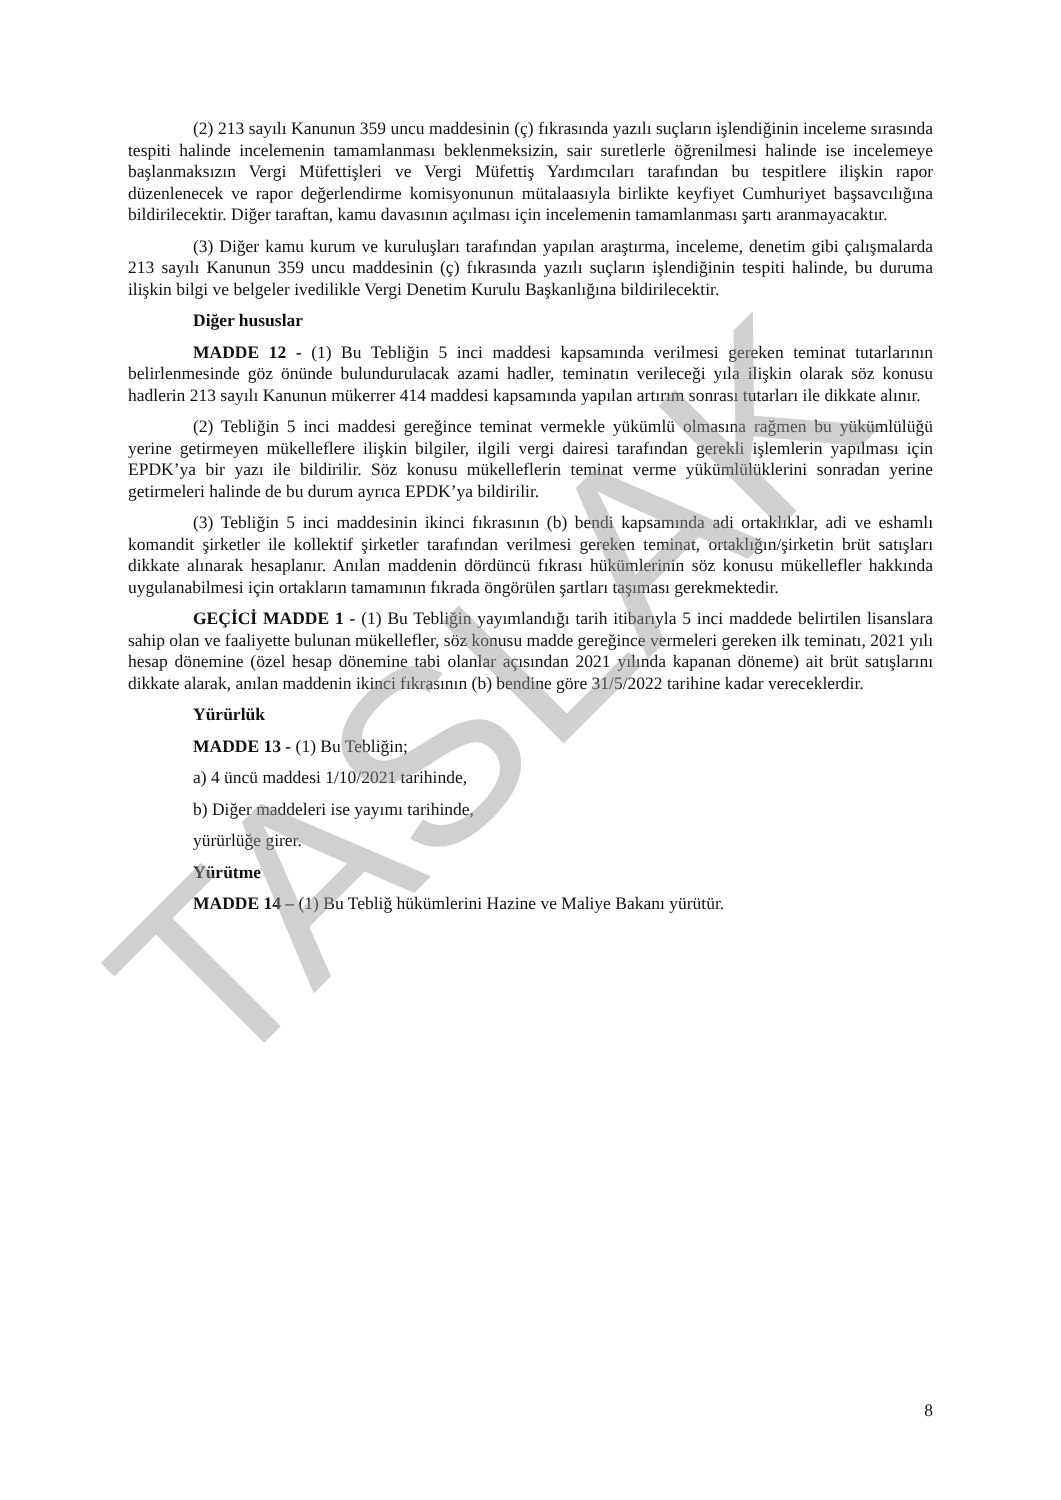(2) 213 sayılı Kanunun 359 uncu maddesinin (ç) fıkrasında yazılı suçların işlendiğinin inceleme sırasında tespiti halinde incelemenin tamamlanması beklenmeksizin, sair suretlerle öğrenilmesi halinde ise incelemeye başlanmaksızın Vergi Müfettişleri ve Vergi Müfettiş Yardımcıları tarafından bu tespitlere ilişkin rapor düzenlenecek ve rapor değerlendirme komisyonunun mütalaasıyla birlikte keyfiyet Cumhuriyet başsavcılığına bildirilecektir. Diğer taraftan, kamu davasının açılması için incelemenin tamamlanması şartı aranmayacaktır.
(3) Diğer kamu kurum ve kuruluşları tarafından yapılan araştırma, inceleme, denetim gibi çalışmalarda 213 sayılı Kanunun 359 uncu maddesinin (ç) fıkrasında yazılı suçların işlendiğinin tespiti halinde, bu duruma ilişkin bilgi ve belgeler ivedilikle Vergi Denetim Kurulu Başkanlığına bildirilecektir.
Diğer hususlar
MADDE 12 - (1) Bu Tebliğin 5 inci maddesi kapsamında verilmesi gereken teminat tutarlarının belirlenmesinde göz önünde bulundurulacak azami hadler, teminatın verileceği yıla ilişkin olarak söz konusu hadlerin 213 sayılı Kanunun mükerrer 414 maddesi kapsamında yapılan artırım sonrası tutarları ile dikkate alınır.
(2) Tebliğin 5 inci maddesi gereğince teminat vermekle yükümlü olmasına rağmen bu yükümlülüğü yerine getirmeyen mükelleflere ilişkin bilgiler, ilgili vergi dairesi tarafından gerekli işlemlerin yapılması için EPDK’ya bir yazı ile bildirilir. Söz konusu mükelleflerin teminat verme yükümlülüklerini sonradan yerine getirmeleri halinde de bu durum ayrıca EPDK’ya bildirilir.
(3) Tebliğin 5 inci maddesinin ikinci fıkrasının (b) bendi kapsamında adi ortaklıklar, adi ve eshamlı komandit şirketler ile kollektif şirketler tarafından verilmesi gereken teminat, ortaklığın/şirketin brüt satışları dikkate alınarak hesaplanır. Anılan maddenin dördüncü fıkrası hükümlerinin söz konusu mükellefler hakkında uygulanabilmesi için ortakların tamamının fıkrada öngörülen şartları taşıması gerekmektedir.
GEÇİCİ MADDE 1 - (1) Bu Tebliğin yayımlandığı tarih itibarıyla 5 inci maddede belirtilen lisanslara sahip olan ve faaliyette bulunan mükellefler, söz konusu madde gereğince vermeleri gereken ilk teminatı, 2021 yılı hesap dönemine (özel hesap dönemine tabi olanlar açısından 2021 yılında kapanan döneme) ait brüt satışlarını dikkate alarak, anılan maddenin ikinci fıkrasının (b) bendine göre 31/5/2022 tarihine kadar vereceklerdir.
Yürürlük
MADDE 13 - (1) Bu Tebliğin;
a) 4 üncü maddesi 1/10/2021 tarihinde,
b) Diğer maddeleri ise yayımı tarihinde,
yürürlüğe girer.
Yürütme
MADDE 14 – (1) Bu Tebliğ hükümlerini Hazine ve Maliye Bakanı yürütür.
TASLAK
8